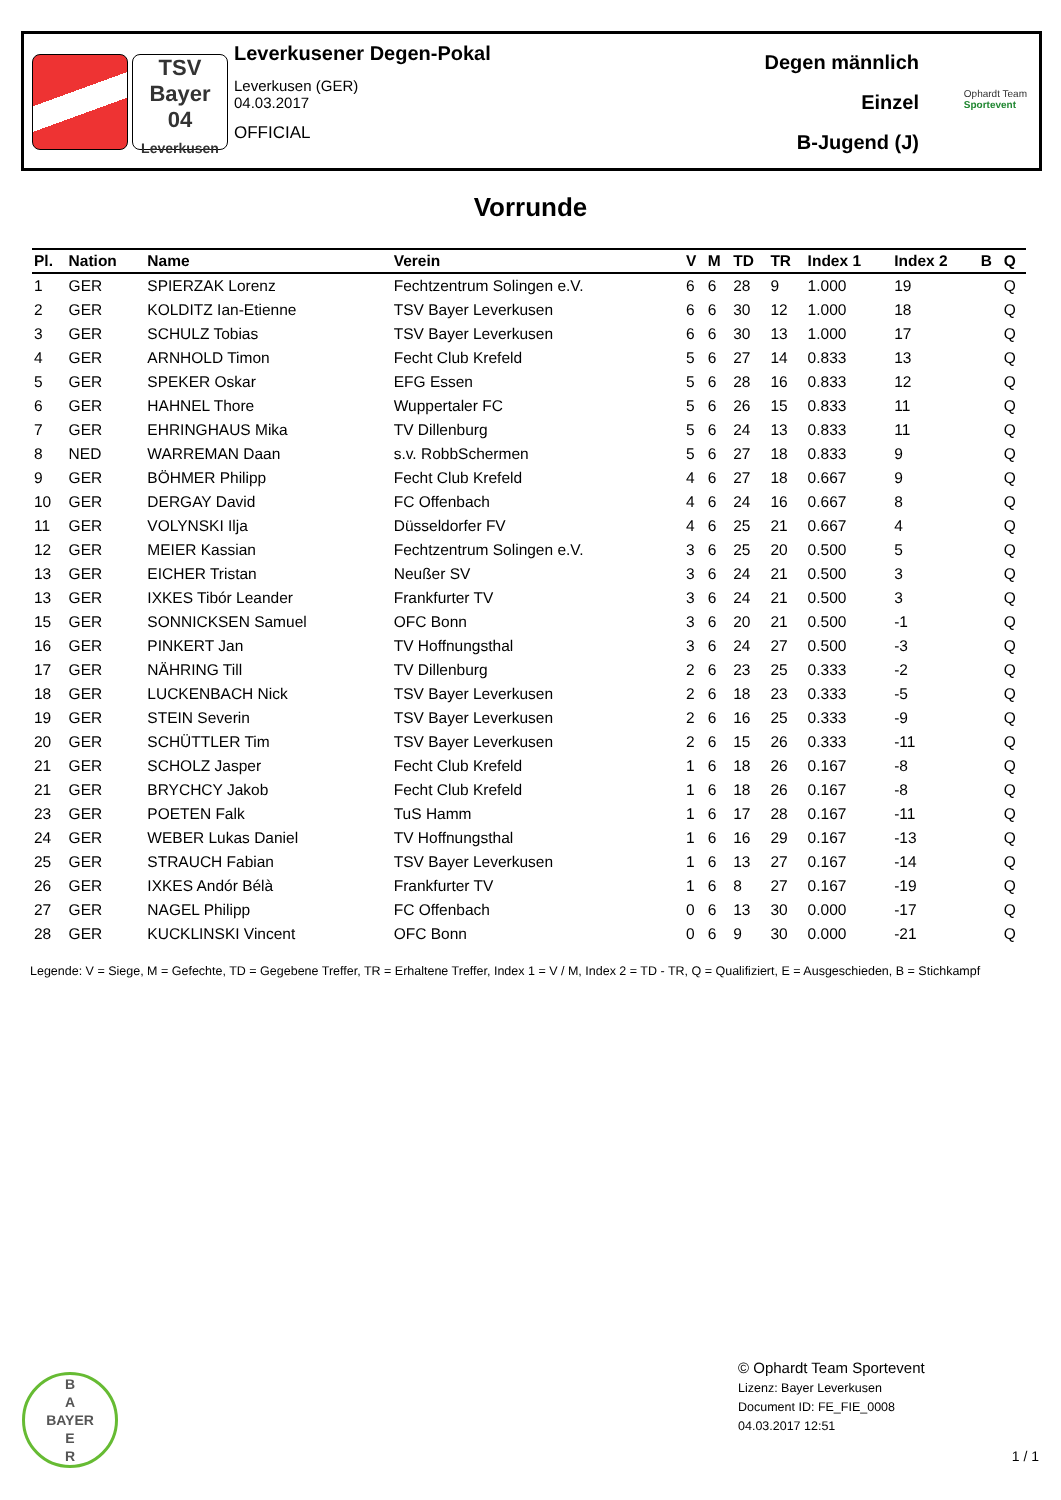TSV
Bayer
04
Leverkusen
Leverkusener Degen-Pokal
Leverkusen (GER)
04.03.2017
OFFICIAL
Degen männlich
Einzel
B-Jugend (J)
Ophardt Team
Sportevent
Vorrunde
| Pl. | Nation | Name | Verein | V | M | TD | TR | Index 1 | Index 2 | B | Q |
| --- | --- | --- | --- | --- | --- | --- | --- | --- | --- | --- | --- |
| 1 | GER | SPIERZAK Lorenz | Fechtzentrum Solingen e.V. | 6 | 6 | 28 | 9 | 1.000 | 19 | | Q |
| 2 | GER | KOLDITZ Ian-Etienne | TSV Bayer Leverkusen | 6 | 6 | 30 | 12 | 1.000 | 18 | | Q |
| 3 | GER | SCHULZ Tobias | TSV Bayer Leverkusen | 6 | 6 | 30 | 13 | 1.000 | 17 | | Q |
| 4 | GER | ARNHOLD Timon | Fecht Club Krefeld | 5 | 6 | 27 | 14 | 0.833 | 13 | | Q |
| 5 | GER | SPEKER Oskar | EFG Essen | 5 | 6 | 28 | 16 | 0.833 | 12 | | Q |
| 6 | GER | HAHNEL Thore | Wuppertaler FC | 5 | 6 | 26 | 15 | 0.833 | 11 | | Q |
| 7 | GER | EHRINGHAUS Mika | TV Dillenburg | 5 | 6 | 24 | 13 | 0.833 | 11 | | Q |
| 8 | NED | WARREMAN Daan | s.v. RobbSchermen | 5 | 6 | 27 | 18 | 0.833 | 9 | | Q |
| 9 | GER | BÖHMER Philipp | Fecht Club Krefeld | 4 | 6 | 27 | 18 | 0.667 | 9 | | Q |
| 10 | GER | DERGAY David | FC Offenbach | 4 | 6 | 24 | 16 | 0.667 | 8 | | Q |
| 11 | GER | VOLYNSKI Ilja | Düsseldorfer FV | 4 | 6 | 25 | 21 | 0.667 | 4 | | Q |
| 12 | GER | MEIER Kassian | Fechtzentrum Solingen e.V. | 3 | 6 | 25 | 20 | 0.500 | 5 | | Q |
| 13 | GER | EICHER Tristan | Neußer SV | 3 | 6 | 24 | 21 | 0.500 | 3 | | Q |
| 13 | GER | IXKES Tibór Leander | Frankfurter TV | 3 | 6 | 24 | 21 | 0.500 | 3 | | Q |
| 15 | GER | SONNICKSEN Samuel | OFC Bonn | 3 | 6 | 20 | 21 | 0.500 | -1 | | Q |
| 16 | GER | PINKERT Jan | TV Hoffnungsthal | 3 | 6 | 24 | 27 | 0.500 | -3 | | Q |
| 17 | GER | NÄHRING Till | TV Dillenburg | 2 | 6 | 23 | 25 | 0.333 | -2 | | Q |
| 18 | GER | LUCKENBACH Nick | TSV Bayer Leverkusen | 2 | 6 | 18 | 23 | 0.333 | -5 | | Q |
| 19 | GER | STEIN Severin | TSV Bayer Leverkusen | 2 | 6 | 16 | 25 | 0.333 | -9 | | Q |
| 20 | GER | SCHÜTTLER Tim | TSV Bayer Leverkusen | 2 | 6 | 15 | 26 | 0.333 | -11 | | Q |
| 21 | GER | SCHOLZ Jasper | Fecht Club Krefeld | 1 | 6 | 18 | 26 | 0.167 | -8 | | Q |
| 21 | GER | BRYCHCY Jakob | Fecht Club Krefeld | 1 | 6 | 18 | 26 | 0.167 | -8 | | Q |
| 23 | GER | POETEN Falk | TuS Hamm | 1 | 6 | 17 | 28 | 0.167 | -11 | | Q |
| 24 | GER | WEBER Lukas Daniel | TV Hoffnungsthal | 1 | 6 | 16 | 29 | 0.167 | -13 | | Q |
| 25 | GER | STRAUCH Fabian | TSV Bayer Leverkusen | 1 | 6 | 13 | 27 | 0.167 | -14 | | Q |
| 26 | GER | IXKES Andór Bélà | Frankfurter TV | 1 | 6 | 8 | 27 | 0.167 | -19 | | Q |
| 27 | GER | NAGEL Philipp | FC Offenbach | 0 | 6 | 13 | 30 | 0.000 | -17 | | Q |
| 28 | GER | KUCKLINSKI Vincent | OFC Bonn | 0 | 6 | 9 | 30 | 0.000 | -21 | | Q |
Legende: V = Siege, M = Gefechte, TD = Gegebene Treffer, TR = Erhaltene Treffer, Index 1 = V / M, Index 2 = TD - TR, Q = Qualifiziert, E = Ausgeschieden, B = Stichkampf
B
A
BAYER
E
R
© Ophardt Team Sportevent
Lizenz: Bayer Leverkusen
Document ID: FE_FIE_0008
04.03.2017 12:51
1 / 1